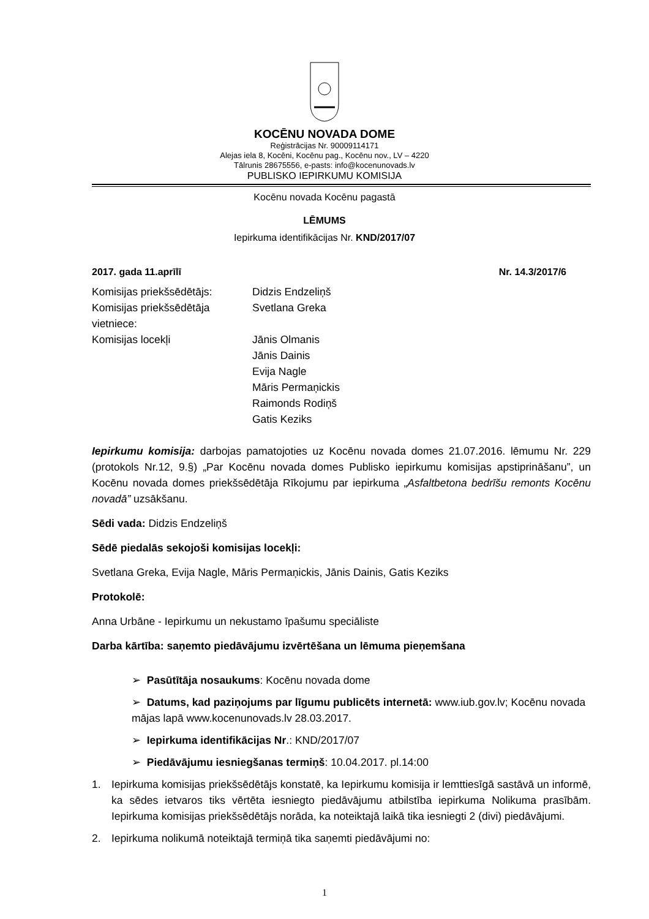KOCĒNU NOVADA DOME
Reģistrācijas Nr. 90009114171
Alejas iela 8, Kocēni, Kocēnu pag., Kocēnu nov., LV – 4220
Tālrunis 28675556, e-pasts: info@kocenunovads.lv
PUBLISKO IEPIRKUMU KOMISIJA
Kocēnu novada Kocēnu pagastā
LĒMUMS
Iepirkuma identifikācijas Nr. KND/2017/07
2017. gada 11.aprīlī Nr. 14.3/2017/6
| Komisijas priekšsēdētājs: | Didzis Endzeliņš |
| Komisijas priekšsēdētāja vietniece: | Svetlana Greka |
| Komisijas locekļi | Jānis Olmanis Jānis Dainis Evija Nagle Māris Permaņickis Raimonds Rodiņš Gatis Keziks |
Iepirkumu komisija: darbojas pamatojoties uz Kocēnu novada domes 21.07.2016. lēmumu Nr. 229 (protokols Nr.12, 9.§) „Par Kocēnu novada domes Publisko iepirkumu komisijas apstiprināšanu”, un Kocēnu novada domes priekšsēdētāja Rīkojumu par iepirkuma „Asfaltbetona bedrīšu remonts Kocēnu novadā” uzsākšanu.
Sēdi vada: Didzis Endzeliņš
Sēdē piedalās sekojoši komisijas locekļi:
Svetlana Greka, Evija Nagle, Māris Permaņickis, Jānis Dainis, Gatis Keziks
Protokolē:
Anna Urbāne - Iepirkumu un nekustamo īpašumu speciāliste
Darba kārtība: saņemto piedāvājumu izvērtēšana un lēmuma pieņemšana
➢ Pasūtītāja nosaukums: Kocēnu novada dome
➢ Datums, kad paziņojums par līgumu publicēts internetā: www.iub.gov.lv; Kocēnu novada mājas lapā www.kocenunovads.lv 28.03.2017.
➢ Iepirkuma identifikācijas Nr.: KND/2017/07
➢ Piedāvājumu iesniegšanas termiņš: 10.04.2017. pl.14:00
1. Iepirkuma komisijas priekšsēdētājs konstatē, ka Iepirkumu komisija ir lemttiesīgā sastāvā un informē, ka sēdes ietvaros tiks vērtēta iesniegto piedāvājumu atbilstība iepirkuma Nolikuma prasībām. Iepirkuma komisijas priekšsēdētājs norāda, ka noteiktajā laikā tika iesniegti 2 (divi) piedāvājumi.
2. Iepirkuma nolikumā noteiktajā termiņā tika saņemti piedāvājumi no:
1